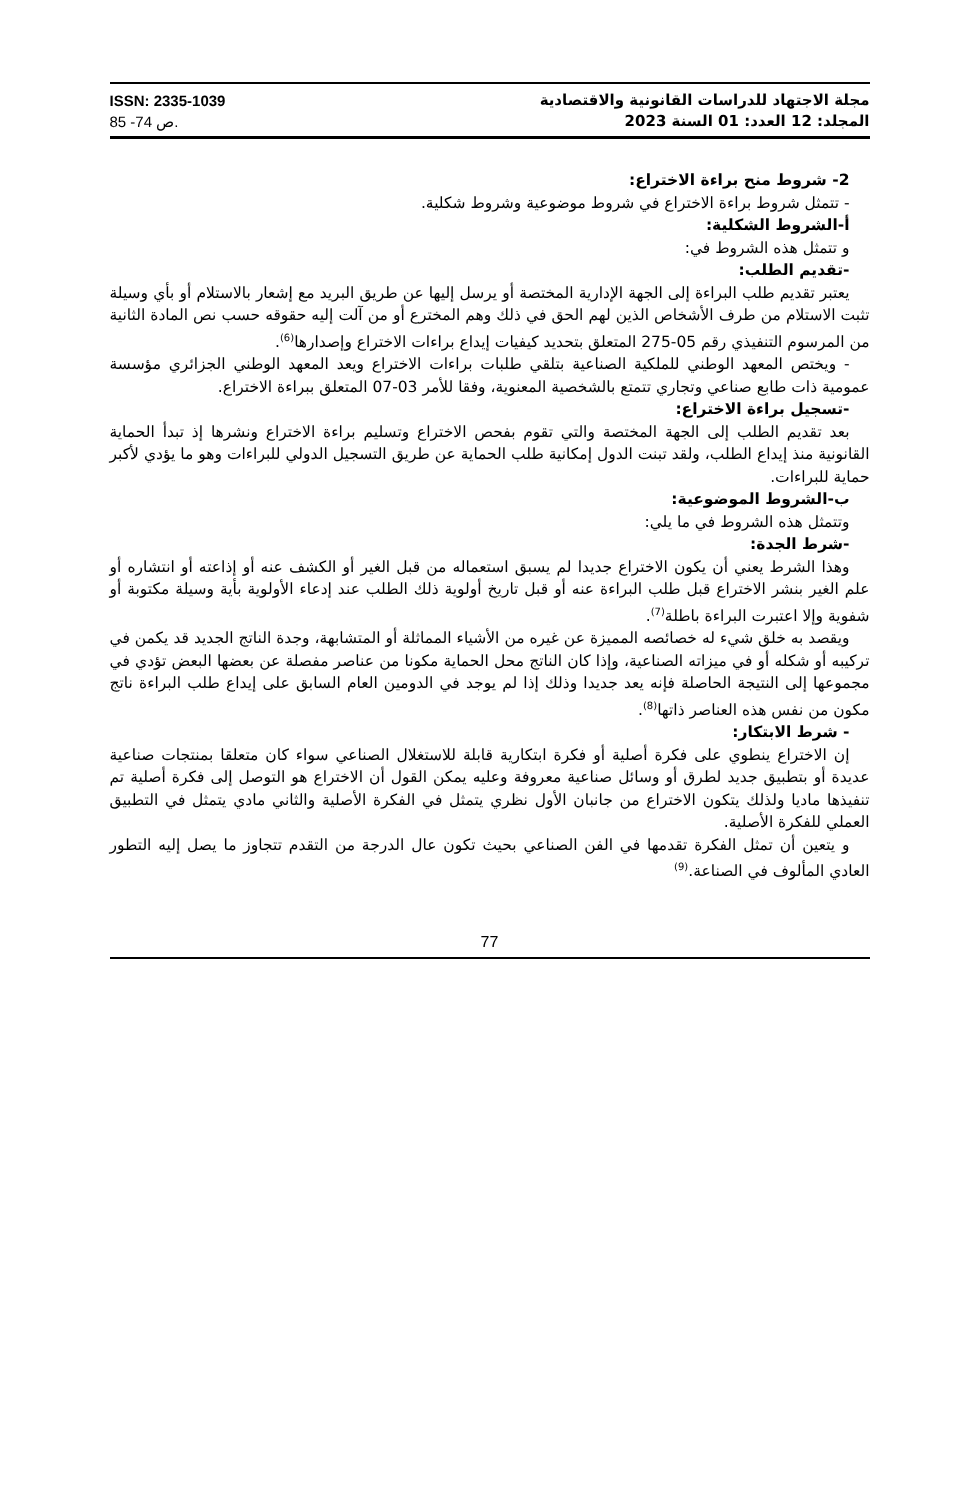مجلة الاجتهاد للدراسات القانونية والاقتصادية
المجلد: 12 العدد: 01 السنة 2023
ISSN: 2335-1039
ص 74- 85.
2- شروط منح براءة الاختراع:
- تتمثل شروط براءة الاختراع في شروط موضوعية وشروط شكلية.
أ-الشروط الشكلية:
و تتمثل هذه الشروط في:
-تقديم الطلب:
يعتبر تقديم طلب البراءة إلى الجهة الإدارية المختصة أو يرسل إليها عن طريق البريد مع إشعار بالاستلام أو بأي وسيلة تثبت الاستلام من طرف الأشخاص الذين لهم الحق في ذلك وهم المخترع أو من آلت إليه حقوقه حسب نص المادة الثانية من المرسوم التنفيذي رقم 05-275 المتعلق بتحديد كيفيات إيداع براءات الاختراع وإصدارها<sup>(6)</sup>.
- ويختص المعهد الوطني للملكية الصناعية بتلقي طلبات براءات الاختراع ويعد المعهد الوطني الجزائري مؤسسة عمومية ذات طابع صناعي وتجاري تتمتع بالشخصية المعنوية، وفقا للأمر 03-07 المتعلق ببراءة الاختراع.
-تسجيل براءة الاختراع:
بعد تقديم الطلب إلى الجهة المختصة والتي تقوم بفحص الاختراع وتسليم براءة الاختراع ونشرها إذ تبدأ الحماية القانونية منذ إيداع الطلب، ولقد تبنت الدول إمكانية طلب الحماية عن طريق التسجيل الدولي للبراءات وهو ما يؤدي لأكبر حماية للبراءات.
ب-الشروط الموضوعية:
وتتمثل هذه الشروط في ما يلي:
-شرط الجدة:
وهذا الشرط يعني أن يكون الاختراع جديدا لم يسبق استعماله من قبل الغير أو الكشف عنه أو إذاعته أو انتشاره أو علم الغير بنشر الاختراع قبل طلب البراءة عنه أو قبل تاريخ أولوية ذلك الطلب عند إدعاء الأولوية بأية وسيلة مكتوبة أو شفوية وإلا اعتبرت البراءة باطلة<sup>(7)</sup>.
ويقصد به خلق شيء له خصائصه المميزة عن غيره من الأشياء المماثلة أو المتشابهة، وجدة الناتج الجديد قد يكمن في تركيبه أو شكله أو في ميزاته الصناعية، وإذا كان الناتج محل الحماية مكونا من عناصر مفصلة عن بعضها البعض تؤدي في مجموعها إلى النتيجة الحاصلة فإنه يعد جديدا وذلك إذا لم يوجد في الدومين العام السابق على إيداع طلب البراءة ناتج مكون من نفس هذه العناصر ذاتها<sup>(8)</sup>.
- شرط الابتكار:
إن الاختراع ينطوي على فكرة أصلية أو فكرة ابتكارية قابلة للاستغلال الصناعي سواء كان متعلقا بمنتجات صناعية عديدة أو بتطبيق جديد لطرق أو وسائل صناعية معروفة وعليه يمكن القول أن الاختراع هو التوصل إلى فكرة أصلية تم تنفيذها ماديا ولذلك يتكون الاختراع من جانبان الأول نظري يتمثل في الفكرة الأصلية والثاني مادي يتمثل في التطبيق العملي للفكرة الأصلية.
و يتعين أن تمثل الفكرة تقدمها في الفن الصناعي بحيث تكون عال الدرجة من التقدم تتجاوز ما يصل إليه التطور العادي المألوف في الصناعة.<sup>(9)</sup>
77